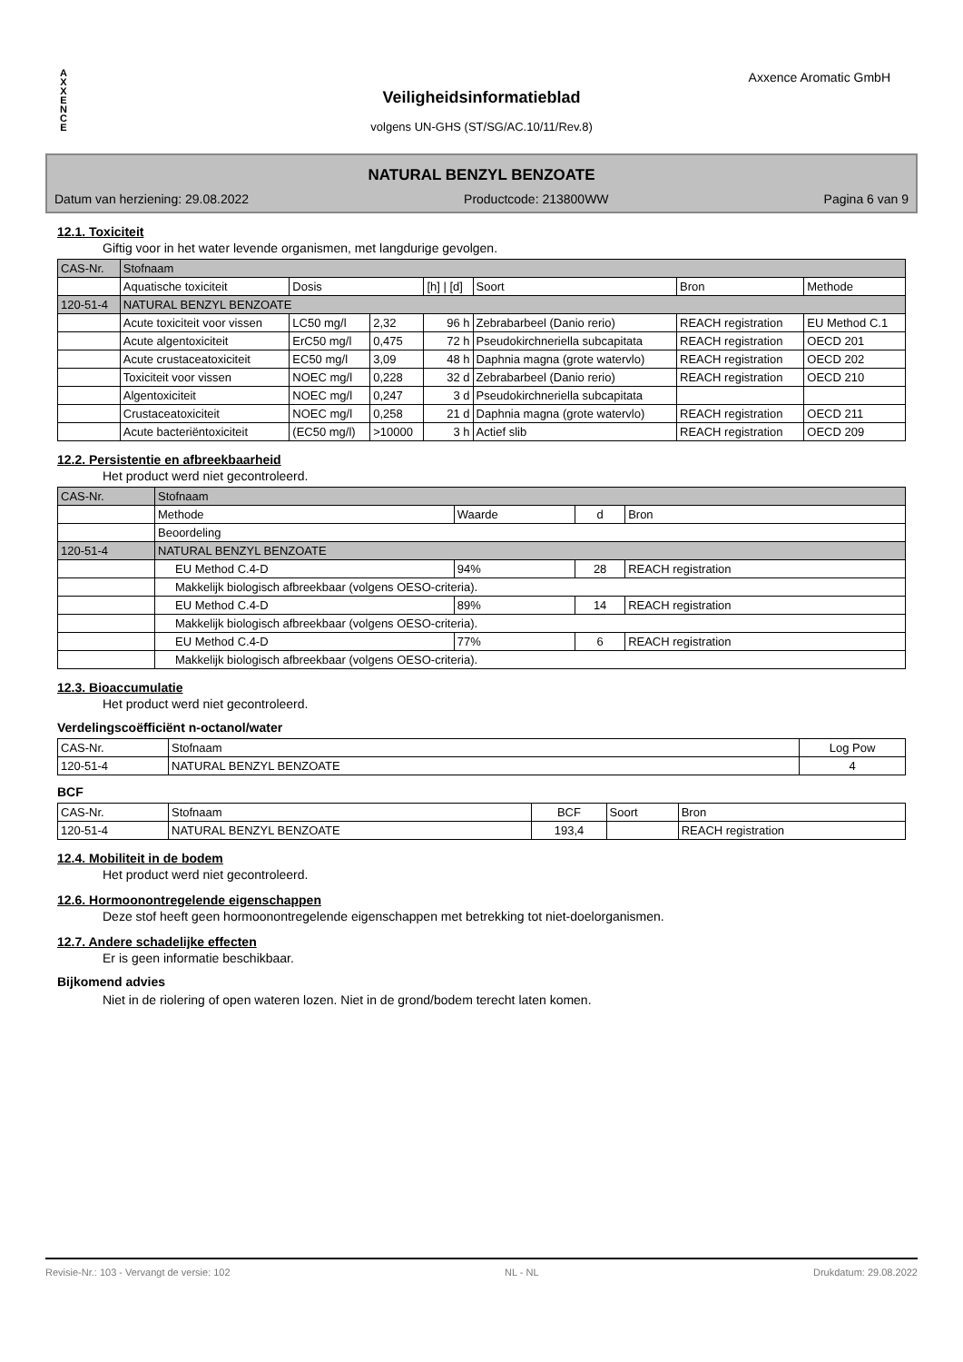A
X
X
E
N
C
E
Axxence Aromatic GmbH
Veiligheidsinformatieblad
volgens UN-GHS (ST/SG/AC.10/11/Rev.8)
NATURAL BENZYL BENZOATE
Datum van herziening: 29.08.2022 Productcode: 213800WW Pagina 6 van 9
12.1. Toxiciteit
Giftig voor in het water levende organismen, met langdurige gevolgen.
| CAS-Nr. | Stofnaam | | | | | | |
| --- | --- | --- | --- | --- | --- | --- | --- |
| | Aquatische toxiciteit | Dosis | | [h] / [d] | Soort | Bron | Methode |
| 120-51-4 | NATURAL BENZYL BENZOATE | | | | | | |
| | Acute toxiciteit voor vissen | LC50 mg/l | 2,32 | 96 h | Zebrabarbeel (Danio rerio) | REACH registration | EU Method C.1 |
| | Acute algentoxiciteit | ErC50 mg/l | 0,475 | 72 h | Pseudokirchneriella subcapitata | REACH registration | OECD 201 |
| | Acute crustaceatoxiciteit | EC50 mg/l | 3,09 | 48 h | Daphnia magna (grote watervlo) | REACH registration | OECD 202 |
| | Toxiciteit voor vissen | NOEC mg/l | 0,228 | 32 d | Zebrabarbeel (Danio rerio) | REACH registration | OECD 210 |
| | Algentoxiciteit | NOEC mg/l | 0,247 | 3 d | Pseudokirchneriella subcapitata | | |
| | Crustaceatoxiciteit | NOEC mg/l | 0,258 | 21 d | Daphnia magna (grote watervlo) | REACH registration | OECD 211 |
| | Acute bacteriëntoxiciteit | (EC50 mg/l) | >10000 | 3 h | Actief slib | REACH registration | OECD 209 |
12.2. Persistentie en afbreekbaarheid
Het product werd niet gecontroleerd.
| CAS-Nr. | Stofnaam | | | |
| --- | --- | --- | --- | --- |
| | Methode | Waarde | d | Bron |
| | Beoordeling | | | |
| 120-51-4 | NATURAL BENZYL BENZOATE | | | |
| | EU Method C.4-D | 94% | 28 | REACH registration |
| | Makkelijk biologisch afbreekbaar (volgens OESO-criteria). | | | |
| | EU Method C.4-D | 89% | 14 | REACH registration |
| | Makkelijk biologisch afbreekbaar (volgens OESO-criteria). | | | |
| | EU Method C.4-D | 77% | 6 | REACH registration |
| | Makkelijk biologisch afbreekbaar (volgens OESO-criteria). | | | |
12.3. Bioaccumulatie
Het product werd niet gecontroleerd.
Verdelingscoëfficiënt n-octanol/water
| CAS-Nr. | Stofnaam | Log Pow |
| --- | --- | --- |
| 120-51-4 | NATURAL BENZYL BENZOATE | 4 |
BCF
| CAS-Nr. | Stofnaam | BCF | Soort | Bron |
| --- | --- | --- | --- | --- |
| 120-51-4 | NATURAL BENZYL BENZOATE | 193,4 | | REACH registration |
12.4. Mobiliteit in de bodem
Het product werd niet gecontroleerd.
12.6. Hormoonontregelende eigenschappen
Deze stof heeft geen hormoonontregelende eigenschappen met betrekking tot niet-doelorganismen.
12.7. Andere schadelijke effecten
Er is geen informatie beschikbaar.
Bijkomend advies
Niet in de riolering of open wateren lozen. Niet in de grond/bodem terecht laten komen.
Revisie-Nr.: 103 - Vervangt de versie: 102 NL - NL Drukdatum: 29.08.2022